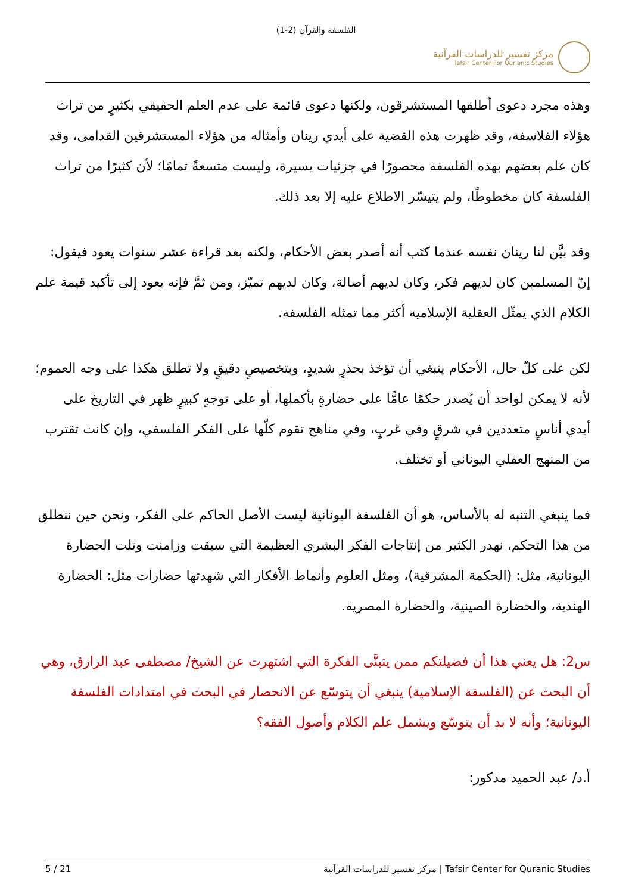الفلسفة والقرآن (2-1)
مركز تفسير للدراسات القرآنية
Tafsir Center For Qur'anic Studies
وهذه مجرد دعوى أطلقها المستشرقون، ولكنها دعوى قائمة على عدم العلم الحقيقي بكثيرٍ من تراث هؤلاء الفلاسفة، وقد ظهرت هذه القضية على أيدي رينان وأمثاله من هؤلاء المستشرقين القدامى، وقد كان علم بعضهم بهذه الفلسفة محصورًا في جزئيات يسيرة، وليست متسعةً تمامًا؛ لأن كثيرًا من تراث الفلسفة كان مخطوطًا، ولم يتيسّر الاطلاع عليه إلا بعد ذلك.
وقد بيَّن لنا رينان نفسه عندما كتَب أنه أصدر بعض الأحكام، ولكنه بعد قراءة عشر سنوات يعود فيقول: إنّ المسلمين كان لديهم فكر، وكان لديهم أصالة، وكان لديهم تميّز، ومن ثمَّ فإنه يعود إلى تأكيد قيمة علم الكلام الذي يمثّل العقلية الإسلامية أكثر مما تمثله الفلسفة.
لكن على كلّ حال، الأحكام ينبغي أن تؤخذ بحذرٍ شديدٍ، وبتخصيصٍ دقيقٍ ولا تطلق هكذا على وجه العموم؛ لأنه لا يمكن لواحد أن يُصدر حكمًا عامًّا على حضارةٍ بأكملها، أو على توجهٍ كبيرٍ ظهر في التاريخ على أيدي أناسٍ متعددين في شرقٍ وفي غربٍ، وفي مناهج تقوم كلّها على الفكر الفلسفي، وإن كانت تقترب من المنهج العقلي اليوناني أو تختلف.
فما ينبغي التنبه له بالأساس، هو أن الفلسفة اليونانية ليست الأصل الحاكم على الفكر، ونحن حين ننطلق من هذا التحكم، نهدر الكثير من إنتاجات الفكر البشري العظيمة التي سبقت وزامنت وتلت الحضارة اليونانية، مثل: (الحكمة المشرقية)، ومثل العلوم وأنماط الأفكار التي شهدتها حضارات مثل: الحضارة الهندية، والحضارة الصينية، والحضارة المصرية.
س2: هل يعني هذا أن فضيلتكم ممن يتبنَّى الفكرة التي اشتهرت عن الشيخ/ مصطفى عبد الرازق، وهي أن البحث عن (الفلسفة الإسلامية) ينبغي أن يتوسّع عن الانحصار في البحث في امتدادات الفلسفة اليونانية؛ وأنه لا بد أن يتوسّع ويشمل علم الكلام وأصول الفقه؟
أ.د/ عبد الحميد مدكور:
5 / 21 مركز تفسير للدراسات القرآنية | Tafsir Center for Quranic Studies